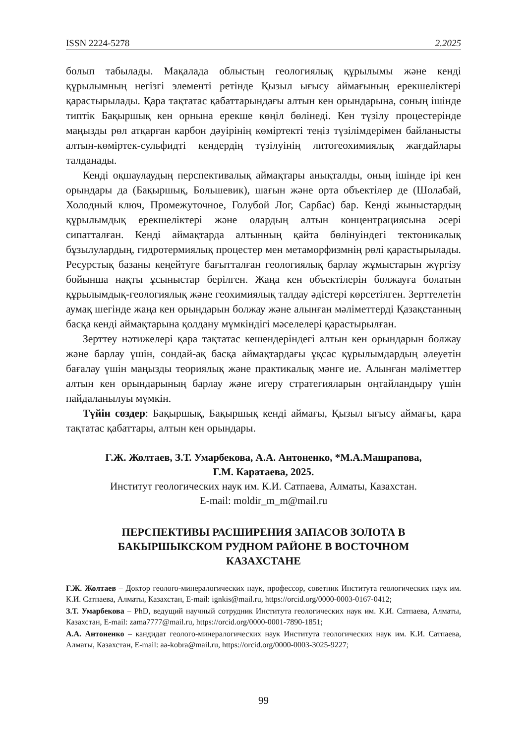ISSN 2224-5278 2.2025
болып табылады. Мақалада облыстың геологиялық құрылымы және кенді құрылымның негізгі элементі ретінде Қызыл ығысу аймағының ерекшеліктері қарастырылады. Қара тақтатас қабаттарындағы алтын кен орындарына, соның ішінде типтік Бақыршық кен орнына ерекше көңіл бөлінеді. Кен түзілу процестерінде маңызды рөл атқарған карбон дәуірінің көміртекті теңіз түзілімдерімен байланысты алтын-көміртек-сульфидті кендердің түзілуінің литогеохимиялық жағдайлары талданады.
Кенді оқшаулаудың перспективалық аймақтары анықталды, оның ішінде ірі кен орындары да (Бақыршық, Большевик), шағын және орта объектілер де (Шолабай, Холодный ключ, Промежуточное, Голубой Лог, Сарбас) бар. Кенді жыныстардың құрылымдық ерекшеліктері және олардың алтын концентрациясына әсері сипатталған. Кенді аймақтарда алтынның қайта бөлінуіндегі тектоникалық бұзылулардың, гидротермиялық процестер мен метаморфизмнің рөлі қарастырылады. Ресурстық базаны кеңейтуге бағыт­талған геологиялық барлау жұмыстарын жүргізу бойынша нақты ұсыныстар берілген. Жаңа кен объектілерін болжауға болатын құрылымдық-геологиялық және геохимиялық талдау әдістері көрсетілген. Зерттелетін аумақ шегінде жаңа кен орындарын болжау және алынған мәліметтерді Қазақстанның басқа кенді аймақтарына қолдану мүмкіндігі мәселелері қарастырылған.
Зерттеу нәтижелері қара тақтатас кешендеріндегі алтын кен орындарын болжау және барлау үшін, сондай-ақ басқа аймақтардағы ұқсас құрылым­дардың әлеуетін бағалау үшін маңызды теориялық және практикалық мәнге ие. Алынған мәліметтер алтын кен орындарының барлау және игеру стратегияларын оңтайландыру үшін пайдаланылуы мүмкін.
Түйін сөздер: Бақыршық, Бақыршық кенді аймағы, Қызыл ығысу аймағы, қара тақтатас қабаттары, алтын кен орындары.
Г.Ж. Жолтаев, З.Т. Умарбекова, А.А. Антоненко, *М.А.Машрапова,
Г.М. Каратаева, 2025.
Институт геологических наук им. К.И. Сатпаева, Алматы, Казахстан.
E-mail: moldir_m_m@mail.ru
ПЕРСПЕКТИВЫ РАСШИРЕНИЯ ЗАПАСОВ ЗОЛОТА В
БАКЫРШЫКСКОМ РУДНОМ РАЙОНЕ В ВОСТОЧНОМ
КАЗАХСТАНЕ
Г.Ж. Жолтаев – Доктор геолого-минералогических наук, профессор, советник Института геологических наук им. К.И. Сатпаева, Алматы, Казахстан, E-mail: ignkis@mail.ru, https://orcid.org/0000-0003-0167-0412;
З.Т. Умарбекова – PhD, ведущий научный сотрудник Института геологических наук им. К.И. Сатпаева, Алматы, Казахстан, E-mail: zama7777@mail.ru, https://orcid.org/0000-0001-7890-1851;
А.А. Антоненко – кандидат геолого-минералогических наук Института геологических наук им. К.И. Сатпаева, Алматы, Казахстан, E-mail: aa-kobra@mail.ru, https://orcid.org/0000-0003-3025-9227;
99